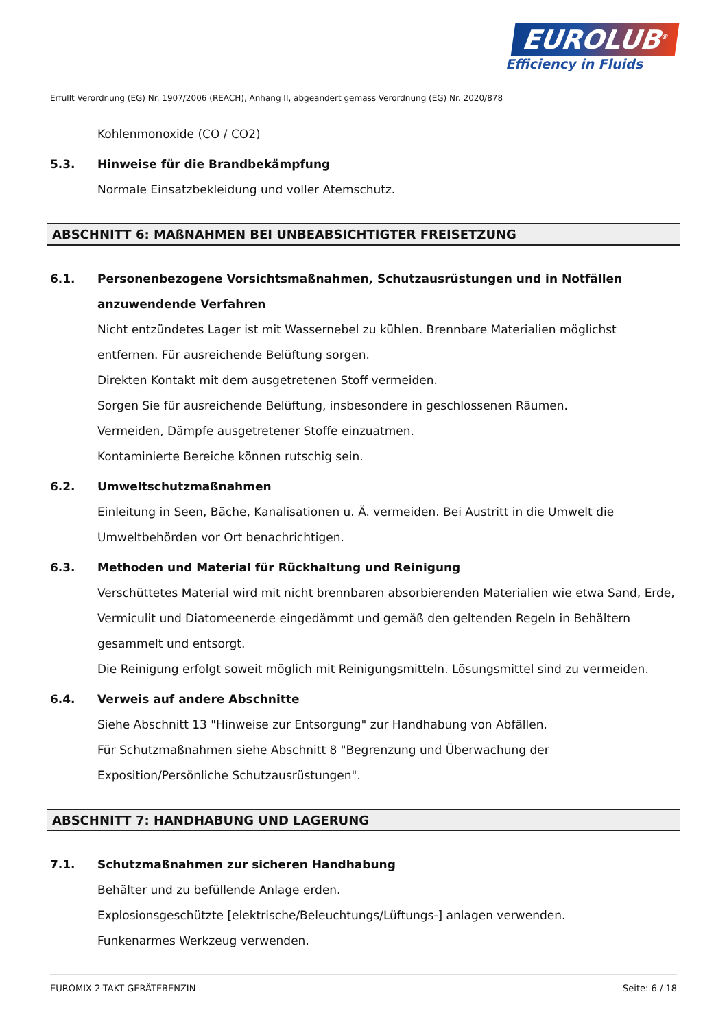EUROLUB<sup>®</sup>
Efficiency in Fluids
Erfüllt Verordnung (EG) Nr. 1907/2006 (REACH), Anhang II, abgeändert gemäss Verordnung (EG) Nr. 2020/878
Kohlenmonoxide (CO / CO2)
5.3. Hinweise für die Brandbekämpfung
Normale Einsatzbekleidung und voller Atemschutz.
ABSCHNITT 6: MAßNAHMEN BEI UNBEABSICHTIGTER FREISETZUNG
6.1. Personenbezogene Vorsichtsmaßnahmen, Schutzausrüstungen und in Notfällen anzuwendende Verfahren
Nicht entzündetes Lager ist mit Wassernebel zu kühlen. Brennbare Materialien möglichst entfernen. Für ausreichende Belüftung sorgen.
Direkten Kontakt mit dem ausgetretenen Stoff vermeiden.
Sorgen Sie für ausreichende Belüftung, insbesondere in geschlossenen Räumen.
Vermeiden, Dämpfe ausgetretener Stoffe einzuatmen.
Kontaminierte Bereiche können rutschig sein.
6.2. Umweltschutzmaßnahmen
Einleitung in Seen, Bäche, Kanalisationen u. Ä. vermeiden. Bei Austritt in die Umwelt die Umweltbehörden vor Ort benachrichtigen.
6.3. Methoden und Material für Rückhaltung und Reinigung
Verschüttetes Material wird mit nicht brennbaren absorbierenden Materialien wie etwa Sand, Erde, Vermiculit und Diatomeenerde eingedämmt und gemäß den geltenden Regeln in Behältern gesammelt und entsorgt.
Die Reinigung erfolgt soweit möglich mit Reinigungsmitteln. Lösungsmittel sind zu vermeiden.
6.4. Verweis auf andere Abschnitte
Siehe Abschnitt 13 "Hinweise zur Entsorgung" zur Handhabung von Abfällen.
Für Schutzmaßnahmen siehe Abschnitt 8 "Begrenzung und Überwachung der Exposition/Persönliche Schutzausrüstungen".
ABSCHNITT 7: HANDHABUNG UND LAGERUNG
7.1. Schutzmaßnahmen zur sicheren Handhabung
Behälter und zu befüllende Anlage erden.
Explosionsgeschützte [elektrische/Beleuchtungs/Lüftungs-] anlagen verwenden.
Funkenarmes Werkzeug verwenden.
EUROMIX 2-TAKT GERÄTEBENZIN Seite: 6 / 18